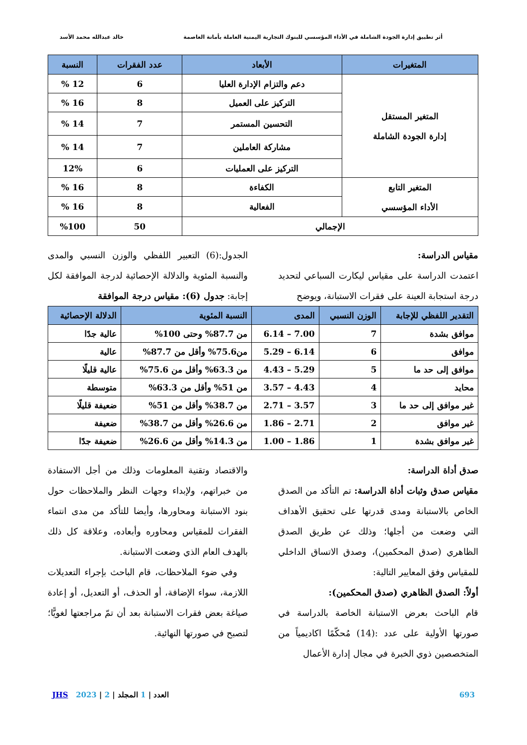أثر تطبيق إدارة الجودة الشاملة في الأداء المؤسسي للبنوك التجارية اليمنية العاملة بأمانة العاصمة خالد عبدالله محمد الأسد
| المتغيرات | الأبعاد | عدد الفقرات | النسبة |
| --- | --- | --- | --- |
| المتغير المستقل إدارة الجودة الشاملة | دعم والتزام الإدارة العليا | 6 | 12 % |
| | التركيز على العميل | 8 | 16 % |
| | التحسين المستمر | 7 | 14 % |
| | مشاركة العاملين | 7 | 14 % |
| | التركيز على العمليات | 6 | 12% |
| المتغير التابع الأداء المؤسسي | الكفاءة | 8 | 16 % |
| | الفعالية | 8 | 16 % |
| الإجمالي | | 50 | %100 |
مقياس الدراسة:
اعتمدت الدراسة على مقياس ليكارت السباعي لتحديد درجة استجابة العينة على فقرات الاستبانة، ويوضح
الجدول:(6) التعبير اللفظي والوزن النسبي والمدى والنسبة المئوية والدلالة الإحصائية لدرجة الموافقة لكل إجابة: جدول (6): مقياس درجة الموافقة
| التقدير اللفظي للإجابة | الوزن النسبي | المدى | النسبة المئوية | الدلالة الإحصائية |
| --- | --- | --- | --- | --- |
| موافق بشدة | 7 | 7.00 – 6.14 | من 87.7% وحتى 100% | عالية جدًا |
| موافق | 6 | 6.14 – 5.29 | من75.6% وأقل من 87.7% | عالية |
| موافق إلى حد ما | 5 | 5.29 – 4.43 | من 63.3% وأقل من 75.6% | عالية قليلًا |
| محايد | 4 | 4.43 – 3.57 | من 51% وأقل من 63.3% | متوسطة |
| غير موافق إلى حد ما | 3 | 3.57 – 2.71 | من 38.7% وأقل من 51% | ضعيفة قليلًا |
| غير موافق | 2 | 2.71 – 1.86 | من 26.6% وأقل من 38.7% | ضعيفة |
| غير موافق بشدة | 1 | 1.86 – 1.00 | من 14.3% وأقل من 26.6% | ضعيفة جدًا |
صدق أداة الدراسة:
مقياس صدق وثبات أداة الدراسة: تم التأكد من الصدق الخاص بالاستبانة ومدى قدرتها على تحقيق الأهداف التي وضعت من أجلها؛ وذلك عن طريق الصدق الظاهري (صدق المحكمين)، وصدق الاتساق الداخلي للمقياس وفق المعايير التالية:
أولاً: الصدق الظاهري (صدق المحكمين):
قام الباحث بعرض الاستبانة الخاصة بالدراسة في صورتها الأولية على عدد :(14) مُحكّمًا اكاديمياً من المتخصصين ذوي الخبرة في مجال إدارة الأعمال
والاقتصاد وتقنية المعلومات وذلك من أجل الاستفادة من خبراتهم، ولإبداء وجهات النظر والملاحظات حول بنود الاستبانة ومحاورها، وأيضا للتأكد من مدى انتماء الفقرات للمقياس ومحاوره وأبعاده، وعلاقة كل ذلك بالهدف العام الذي وضعت الاستبانة.
وفي ضوء الملاحظات، قام الباحث بإجراء التعديلات اللازمة، سواء الإضافة، أو الحذف، أو التعديل، أو إعادة صياغة بعض فقرات الاستبانة بعد أن تمّ مراجعتها لغويًّا؛ لتصبح في صورتها النهائية.
JHS 2023 | 2 | العدد | 1 المجلد 693